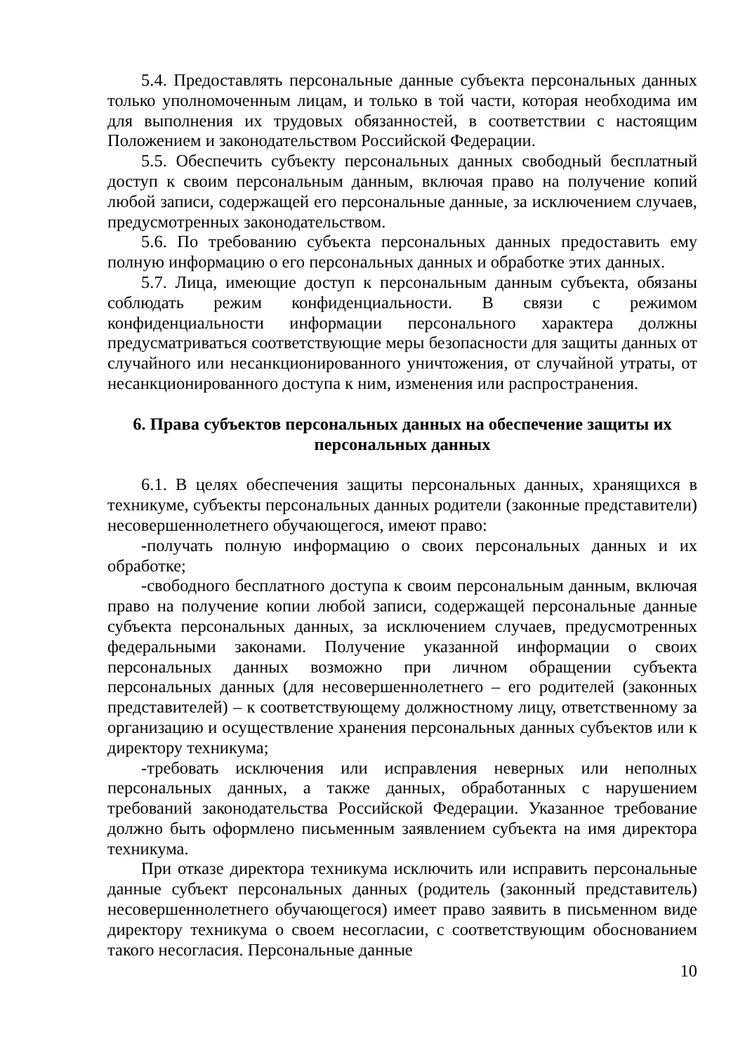5.4. Предоставлять персональные данные субъекта персональных данных только уполномоченным лицам, и только в той части, которая необходима им для выполнения их трудовых обязанностей, в соответствии с настоящим Положением и законодательством Российской Федерации.
5.5. Обеспечить субъекту персональных данных свободный бесплатный доступ к своим персональным данным, включая право на получение копий любой записи, содержащей его персональные данные, за исключением случаев, предусмотренных законодательством.
5.6. По требованию субъекта персональных данных предоставить ему полную информацию о его персональных данных и обработке этих данных.
5.7. Лица, имеющие доступ к персональным данным субъекта, обязаны соблюдать режим конфиденциальности. В связи с режимом конфиденциальности информации персонального характера должны предусматриваться соответствующие меры безопасности для защиты данных от случайного или несанкционированного уничтожения, от случайной утраты, от несанкционированного доступа к ним, изменения или распространения.
6. Права субъектов персональных данных на обеспечение защиты их персональных данных
6.1. В целях обеспечения защиты персональных данных, хранящихся в техникуме, субъекты персональных данных родители (законные представители) несовершеннолетнего обучающегося, имеют право:
-получать полную информацию о своих персональных данных и их обработке;
-свободного бесплатного доступа к своим персональным данным, включая право на получение копии любой записи, содержащей персональные данные субъекта персональных данных, за исключением случаев, предусмотренных федеральными законами. Получение указанной информации о своих персональных данных возможно при личном обращении субъекта персональных данных (для несовершеннолетнего – его родителей (законных представителей) – к соответствующему должностному лицу, ответственному за организацию и осуществление хранения персональных данных субъектов или к директору техникума;
-требовать исключения или исправления неверных или неполных персональных данных, а также данных, обработанных с нарушением требований законодательства Российской Федерации. Указанное требование должно быть оформлено письменным заявлением субъекта на имя директора техникума.
При отказе директора техникума исключить или исправить персональные данные субъект персональных данных (родитель (законный представитель) несовершеннолетнего обучающегося) имеет право заявить в письменном виде директору техникума о своем несогласии, с соответствующим обоснованием такого несогласия. Персональные данные
10